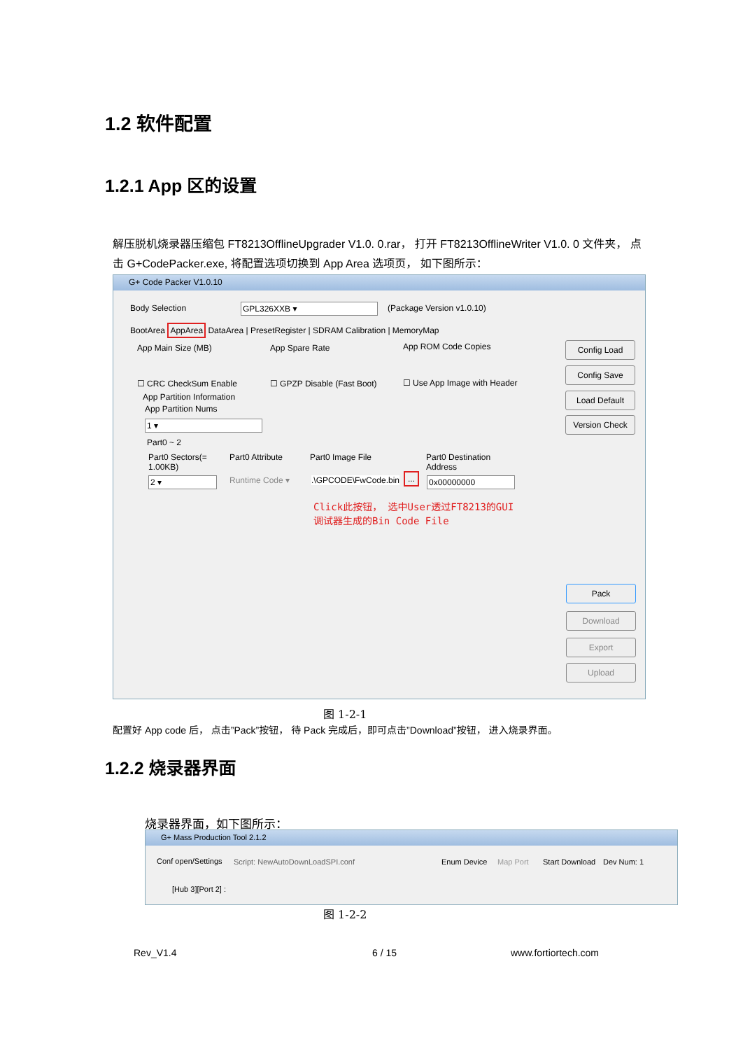1.2 软件配置
1.2.1 App 区的设置
解压脱机烧录器压缩包 FT8213OfflineUpgrader V1.0. 0.rar， 打开 FT8213OfflineWriter V1.0. 0 文件夹， 点击 G+CodePacker.exe, 将配置选项切换到 App Area 选项页， 如下图所示：
G+ Code Packer V1.0.10
Body Selection GPL326XXB ▾ (Package Version v1.0.10)
BootArea AppArea DataArea | PresetRegister | SDRAM Calibration | MemoryMap
App Main Size (MB) App Spare Rate App ROM Code Copies
☐ CRC CheckSum Enable ☐ GPZP Disable (Fast Boot) ☐ Use App Image with Header
App Partition Information
App Partition Nums
1 ▾
Part0 ~ 2
Part0 Sectors(=
1.00KB)
Part0 Attribute Part0 Image File Part0 Destination
Address
2 ▾ Runtime Code ▾ .\GPCODE\FwCode.bin ... 0x00000000
Click此按钮， 选中User透过FT8213的GUI
调试器生成的Bin Code File
Config Load
Config Save
Load Default
Version Check
Pack
Download
Export
Upload
图 1-2-1
配置好 App code 后， 点击”Pack”按钮， 待 Pack 完成后，即可点击”Download”按钮， 进入烧录界面。
1.2.2 烧录器界面
烧录器界面，如下图所示：
G+ Mass Production Tool 2.1.2
Conf open/Settings Script: NewAutoDownLoadSPI.conf Enum Device Map Port Start Download Dev Num: 1
[Hub 3][Port 2] :
图 1-2-2
Rev_V1.4 6 / 15 www.fortiortech.com